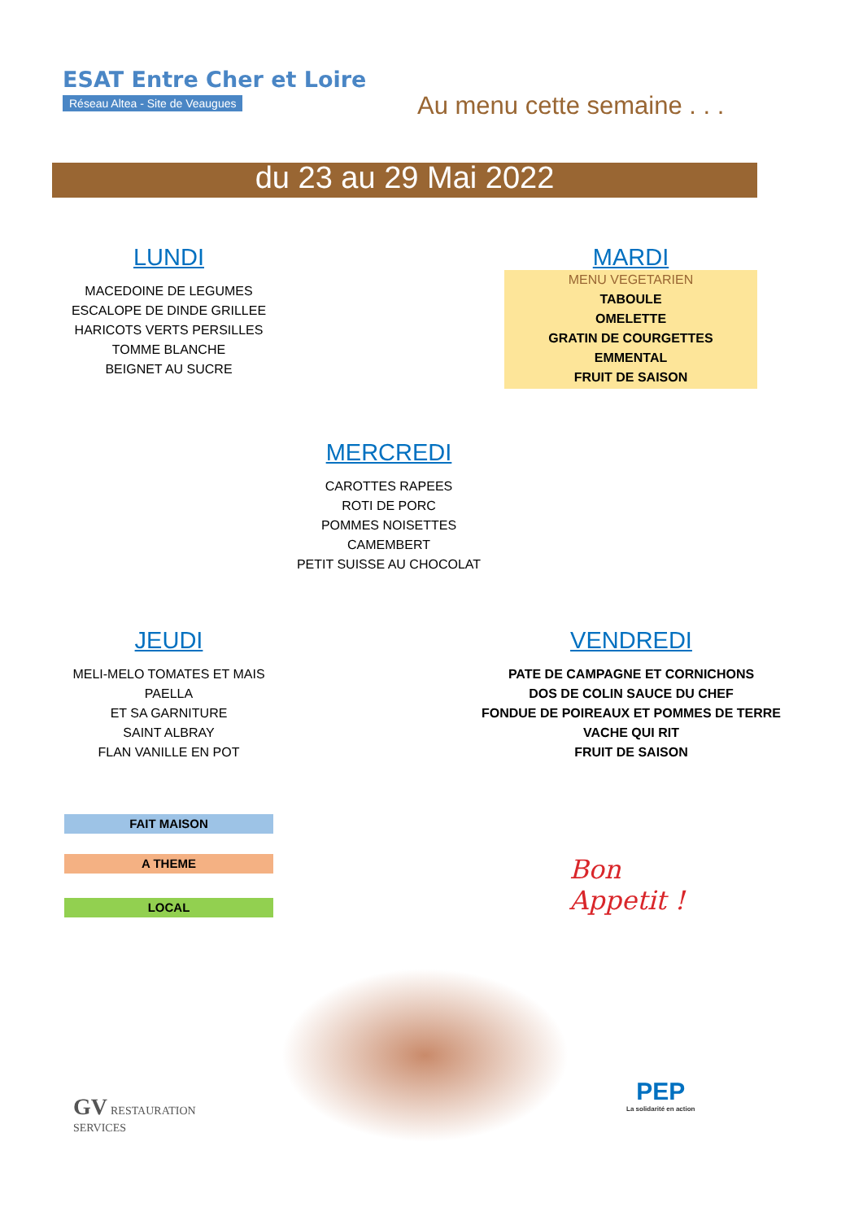ESAT Entre Cher et Loire
Réseau Altea - Site de Veaugues
Au menu cette semaine . . .
du 23 au 29 Mai 2022
LUNDI
MACEDOINE DE LEGUMES
ESCALOPE DE DINDE GRILLEE
HARICOTS VERTS PERSILLES
TOMME BLANCHE
BEIGNET AU SUCRE
MARDI
MENU VEGETARIEN
TABOULE
OMELETTE
GRATIN DE COURGETTES
EMMENTAL
FRUIT DE SAISON
MERCREDI
CAROTTES RAPEES
ROTI DE PORC
POMMES NOISETTES
CAMEMBERT
PETIT SUISSE AU CHOCOLAT
JEUDI
MELI-MELO TOMATES ET MAIS
PAELLA
ET SA GARNITURE
SAINT ALBRAY
FLAN VANILLE EN POT
VENDREDI
PATE DE CAMPAGNE ET CORNICHONS
DOS DE COLIN SAUCE DU CHEF
FONDUE DE POIREAUX ET POMMES DE TERRE
VACHE QUI RIT
FRUIT DE SAISON
FAIT MAISON
A THEME
LOCAL
Bon
Appetit !
GV RESTAURATION
SERVICES
PEP
La solidarité en action